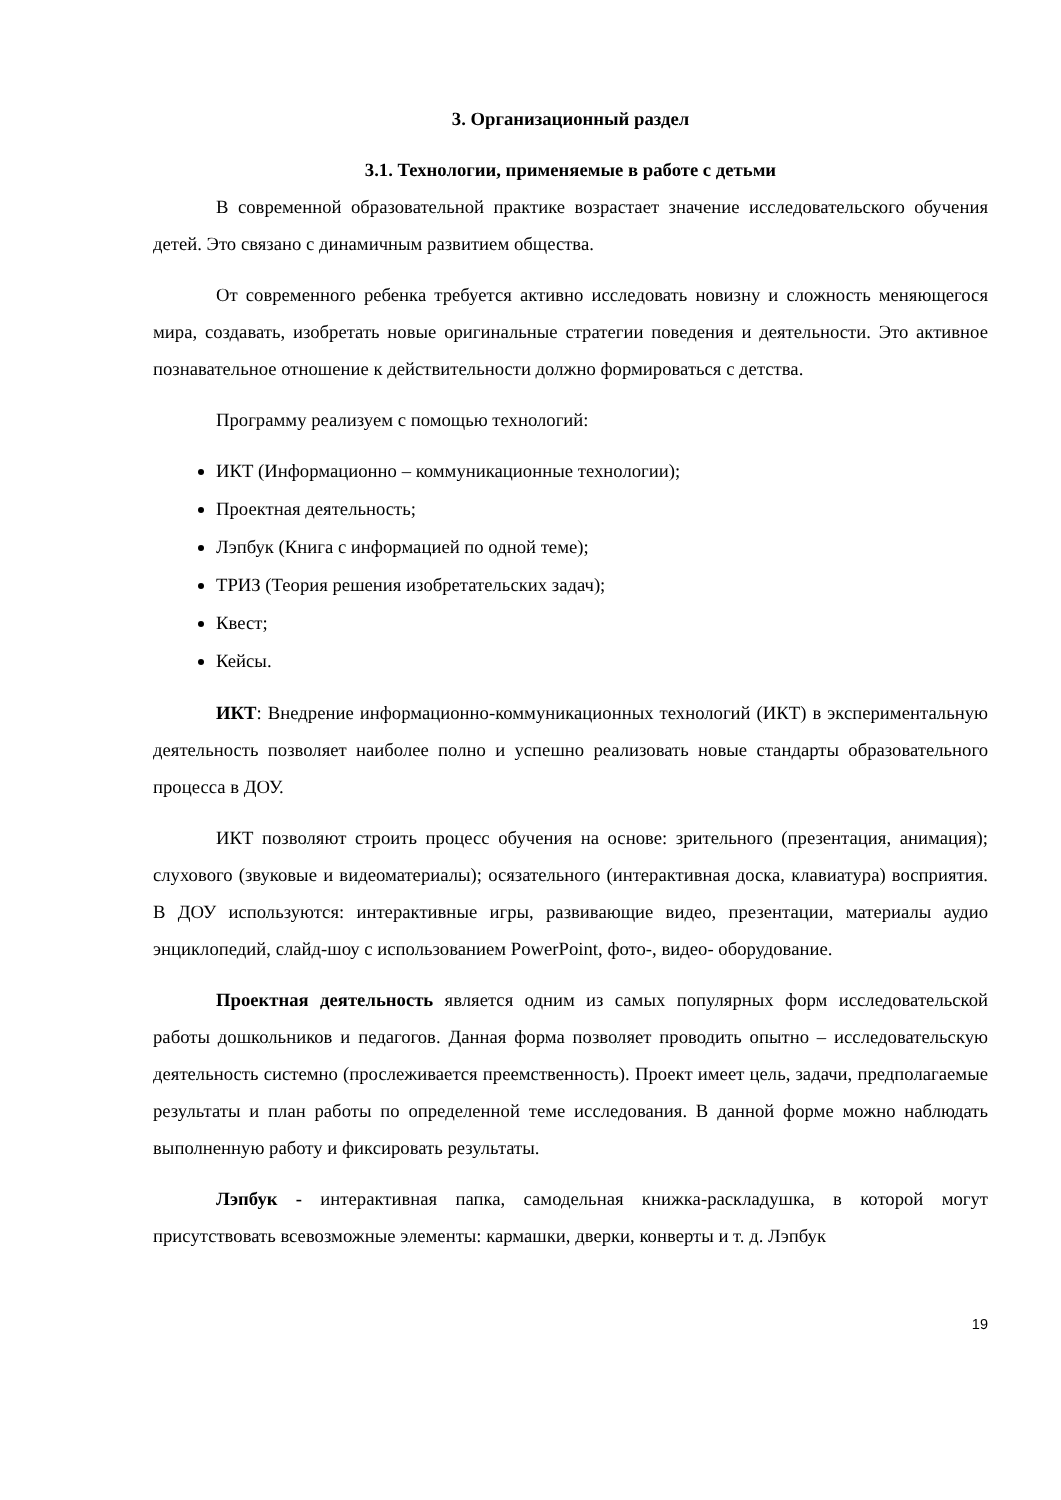3. Организационный раздел
3.1. Технологии, применяемые в работе с детьми
В современной образовательной практике возрастает значение исследовательского обучения детей. Это связано с динамичным развитием общества.
От современного ребенка требуется активно исследовать новизну и сложность меняющегося мира, создавать, изобретать новые оригинальные стратегии поведения и деятельности. Это активное познавательное отношение к действительности должно формироваться с детства.
Программу реализуем с помощью технологий:
ИКТ (Информационно – коммуникационные технологии);
Проектная деятельность;
Лэпбук (Книга с информацией по одной теме);
ТРИЗ (Теория решения изобретательских задач);
Квест;
Кейсы.
ИКТ: Внедрение информационно-коммуникационных технологий (ИКТ) в экспериментальную деятельность позволяет наиболее полно и успешно реализовать новые стандарты образовательного процесса в ДОУ.
ИКТ позволяют строить процесс обучения на основе: зрительного (презентация, анимация); слухового (звуковые и видеоматериалы); осязательного (интерактивная доска, клавиатура) восприятия. В ДОУ используются: интерактивные игры, развивающие видео, презентации, материалы аудио энциклопедий, слайд-шоу с использованием PowerPoint, фото-, видео- оборудование.
Проектная деятельность является одним из самых популярных форм исследовательской работы дошкольников и педагогов. Данная форма позволяет проводить опытно – исследовательскую деятельность системно (прослеживается преемственность). Проект имеет цель, задачи, предполагаемые результаты и план работы по определенной теме исследования. В данной форме можно наблюдать выполненную работу и фиксировать результаты.
Лэпбук - интерактивная папка, самодельная книжка-раскладушка, в которой могут присутствовать всевозможные элементы: кармашки, дверки, конверты и т. д. Лэпбук
19